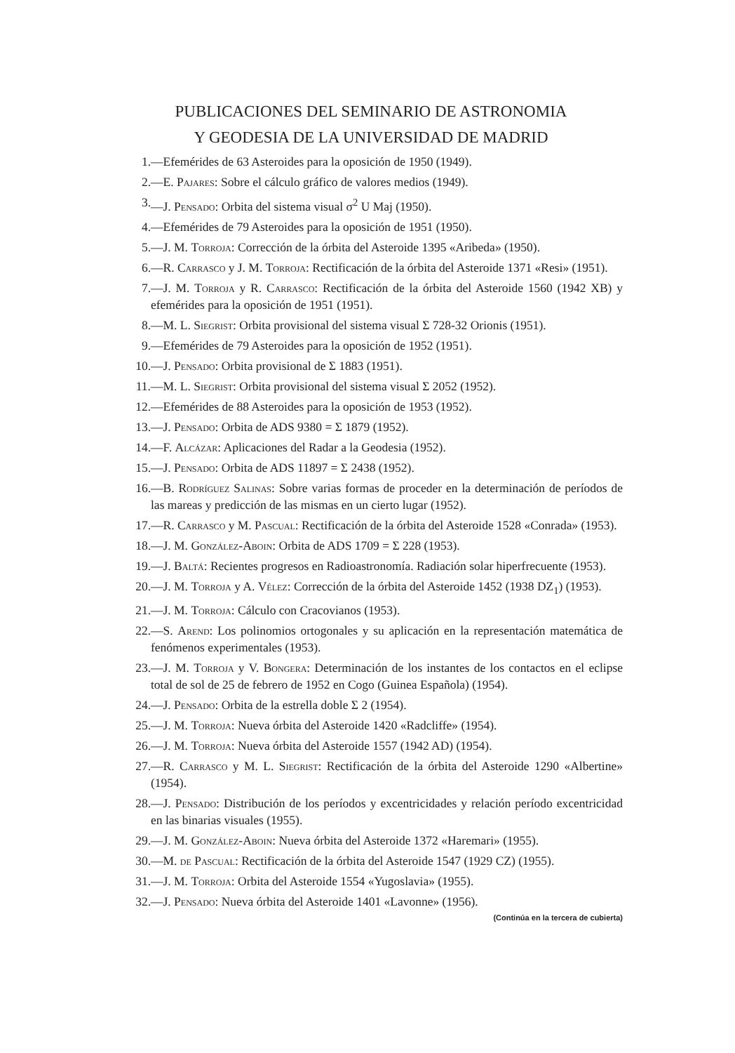PUBLICACIONES DEL SEMINARIO DE ASTRONOMIA
Y GEODESIA DE LA UNIVERSIDAD DE MADRID
1. —Efemérides de 63 Asteroides para la oposición de 1950 (1949).
2. —E. Pajares: Sobre el cálculo gráfico de valores medios (1949).
3. —J. Pensado: Orbita del sistema visual σ<sup>2</sup> U Maj (1950).
4. —Efemérides de 79 Asteroides para la oposición de 1951 (1950).
5. —J. M. Torroja: Corrección de la órbita del Asteroide 1395 «Aribeda» (1950).
6. —R. Carrasco y J. M. Torroja: Rectificación de la órbita del Asteroide 1371 «Resi» (1951).
7. —J. M. Torroja y R. Carrasco: Rectificación de la órbita del Asteroide 1560 (1942 XB) y efemérides para la oposición de 1951 (1951).
8. —M. L. Siegrist: Orbita provisional del sistema visual Σ 728-32 Orionis (1951).
9. —Efemérides de 79 Asteroides para la oposición de 1952 (1951).
10. —J. Pensado: Orbita provisional de Σ 1883 (1951).
11. —M. L. Siegrist: Orbita provisional del sistema visual Σ 2052 (1952).
12. —Efemérides de 88 Asteroides para la oposición de 1953 (1952).
13. —J. Pensado: Orbita de ADS 9380 = Σ 1879 (1952).
14. —F. Alcázar: Aplicaciones del Radar a la Geodesia (1952).
15. —J. Pensado: Orbita de ADS 11897 = Σ 2438 (1952).
16. —B. Rodríguez Salinas: Sobre varias formas de proceder en la determinación de períodos de las mareas y predicción de las mismas en un cierto lugar (1952).
17. —R. Carrasco y M. Pascual: Rectificación de la órbita del Asteroide 1528 «Conrada» (1953).
18. —J. M. González-Aboin: Orbita de ADS 1709 = Σ 228 (1953).
19. —J. Baltá: Recientes progresos en Radioastronomía. Radiación solar hiperfrecuente (1953).
20. —J. M. Torroja y A. Vélez: Corrección de la órbita del Asteroide 1452 (1938 DZ<sub>1</sub>) (1953).
21. —J. M. Torroja: Cálculo con Cracovianos (1953).
22. —S. Arend: Los polinomios ortogonales y su aplicación en la representación matemática de fenómenos experimentales (1953).
23. —J. M. Torroja y V. Bongera: Determinación de los instantes de los contactos en el eclipse total de sol de 25 de febrero de 1952 en Cogo (Guinea Española) (1954).
24. —J. Pensado: Orbita de la estrella doble Σ 2 (1954).
25. —J. M. Torroja: Nueva órbita del Asteroide 1420 «Radcliffe» (1954).
26. —J. M. Torroja: Nueva órbita del Asteroide 1557 (1942 AD) (1954).
27. —R. Carrasco y M. L. Siegrist: Rectificación de la órbita del Asteroide 1290 «Albertine» (1954).
28. —J. Pensado: Distribución de los períodos y excentricidades y relación período excentricidad en las binarias visuales (1955).
29. —J. M. González-Aboin: Nueva órbita del Asteroide 1372 «Haremari» (1955).
30. —M. de Pascual: Rectificación de la órbita del Asteroide 1547 (1929 CZ) (1955).
31. —J. M. Torroja: Orbita del Asteroide 1554 «Yugoslavia» (1955).
32. —J. Pensado: Nueva órbita del Asteroide 1401 «Lavonne» (1956).
(Continúa en la tercera de cubierta)